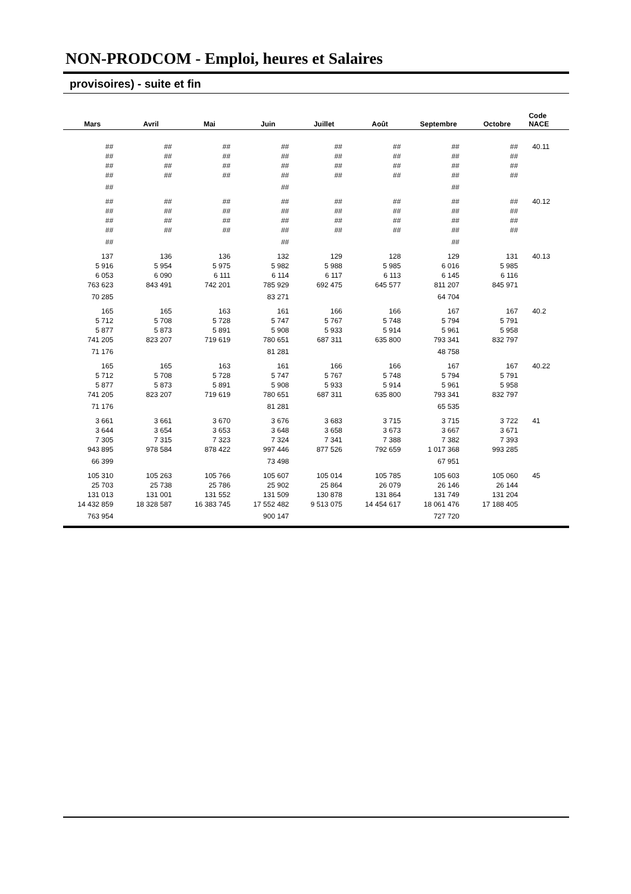NON-PRODCOM - Emploi, heures et Salaires
provisoires) - suite et fin
| Mars | Avril | Mai | Juin | Juillet | Août | Septembre | Octobre | Code NACE |
| --- | --- | --- | --- | --- | --- | --- | --- | --- |
| ## | ## | ## | ## | ## | ## | ## | ## | 40.11 |
| ## | ## | ## | ## | ## | ## | ## | ## | |
| ## | ## | ## | ## | ## | ## | ## | ## | |
| ## | ## | ## | ## | ## | ## | ## | ## | |
| ## | | | ## | | | ## | | |
| ## | ## | ## | ## | ## | ## | ## | ## | 40.12 |
| ## | ## | ## | ## | ## | ## | ## | ## | |
| ## | ## | ## | ## | ## | ## | ## | ## | |
| ## | ## | ## | ## | ## | ## | ## | ## | |
| ## | | | ## | | | ## | | |
| 137 | 136 | 136 | 132 | 129 | 128 | 129 | 131 | 40.13 |
| 5 916 | 5 954 | 5 975 | 5 982 | 5 988 | 5 985 | 6 016 | 5 985 | |
| 6 053 | 6 090 | 6 111 | 6 114 | 6 117 | 6 113 | 6 145 | 6 116 | |
| 763 623 | 843 491 | 742 201 | 785 929 | 692 475 | 645 577 | 811 207 | 845 971 | |
| 70 285 | | | 83 271 | | | 64 704 | | |
| 165 | 165 | 163 | 161 | 166 | 166 | 167 | 167 | 40.2 |
| 5 712 | 5 708 | 5 728 | 5 747 | 5 767 | 5 748 | 5 794 | 5 791 | |
| 5 877 | 5 873 | 5 891 | 5 908 | 5 933 | 5 914 | 5 961 | 5 958 | |
| 741 205 | 823 207 | 719 619 | 780 651 | 687 311 | 635 800 | 793 341 | 832 797 | |
| 71 176 | | | 81 281 | | | 48 758 | | |
| 165 | 165 | 163 | 161 | 166 | 166 | 167 | 167 | 40.22 |
| 5 712 | 5 708 | 5 728 | 5 747 | 5 767 | 5 748 | 5 794 | 5 791 | |
| 5 877 | 5 873 | 5 891 | 5 908 | 5 933 | 5 914 | 5 961 | 5 958 | |
| 741 205 | 823 207 | 719 619 | 780 651 | 687 311 | 635 800 | 793 341 | 832 797 | |
| 71 176 | | | 81 281 | | | 65 535 | | |
| 3 661 | 3 661 | 3 670 | 3 676 | 3 683 | 3 715 | 3 715 | 3 722 | 41 |
| 3 644 | 3 654 | 3 653 | 3 648 | 3 658 | 3 673 | 3 667 | 3 671 | |
| 7 305 | 7 315 | 7 323 | 7 324 | 7 341 | 7 388 | 7 382 | 7 393 | |
| 943 895 | 978 584 | 878 422 | 997 446 | 877 526 | 792 659 | 1 017 368 | 993 285 | |
| 66 399 | | | 73 498 | | | 67 951 | | |
| 105 310 | 105 263 | 105 766 | 105 607 | 105 014 | 105 785 | 105 603 | 105 060 | 45 |
| 25 703 | 25 738 | 25 786 | 25 902 | 25 864 | 26 079 | 26 146 | 26 144 | |
| 131 013 | 131 001 | 131 552 | 131 509 | 130 878 | 131 864 | 131 749 | 131 204 | |
| 14 432 859 | 18 328 587 | 16 383 745 | 17 552 482 | 9 513 075 | 14 454 617 | 18 061 476 | 17 188 405 | |
| 763 954 | | | 900 147 | | | 727 720 | | |